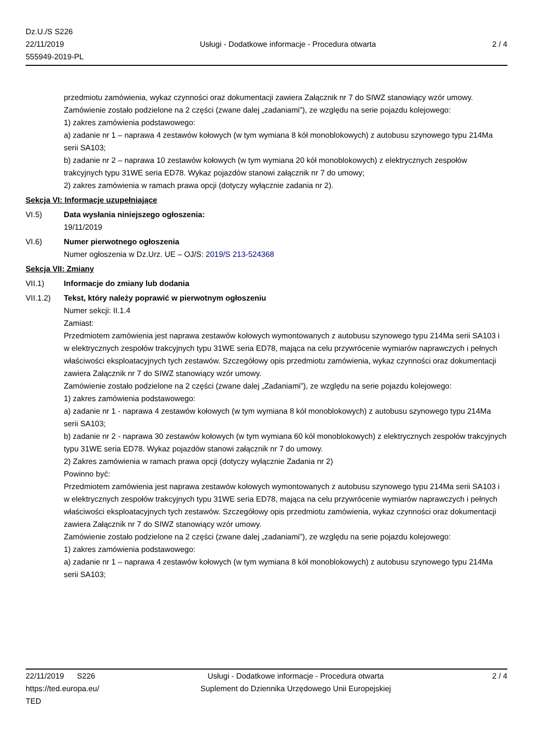Dz.U./S S226
22/11/2019
555949-2019-PL
Usługi - Dodatkowe informacje - Procedura otwarta
2 / 4
przedmiotu zamówienia, wykaz czynności oraz dokumentacji zawiera Załącznik nr 7 do SIWZ stanowiący wzór umowy.
Zamówienie zostało podzielone na 2 części (zwane dalej „zadaniami”), ze względu na serie pojazdu kolejowego:
1) zakres zamówienia podstawowego:
a) zadanie nr 1 – naprawa 4 zestawów kołowych (w tym wymiana 8 kół monoblokowych) z autobusu szynowego typu 214Ma serii SA103;
b) zadanie nr 2 – naprawa 10 zestawów kołowych (w tym wymiana 20 kół monoblokowych) z elektrycznych zespołów trakcyjnych typu 31WE seria ED78. Wykaz pojazdów stanowi załącznik nr 7 do umowy;
2) zakres zamówienia w ramach prawa opcji (dotyczy wyłącznie zadania nr 2).
Sekcja VI: Informacje uzupełniające
VI.5) Data wysłania niniejszego ogłoszenia:
19/11/2019
VI.6) Numer pierwotnego ogłoszenia
Numer ogłoszenia w Dz.Urz. UE – OJ/S: 2019/S 213-524368
Sekcja VII: Zmiany
VII.1) Informacje do zmiany lub dodania
VII.1.2) Tekst, który należy poprawić w pierwotnym ogłoszeniu
Numer sekcji: II.1.4
Zamiast:
Przedmiotem zamówienia jest naprawa zestawów kołowych wymontowanych z autobusu szynowego typu 214Ma serii SA103 i w elektrycznych zespołów trakcyjnych typu 31WE seria ED78, mająca na celu przywrócenie wymiarów naprawczych i pełnych właściwości eksploatacyjnych tych zestawów. Szczegółowy opis przedmiotu zamówienia, wykaz czynności oraz dokumentacji zawiera Załącznik nr 7 do SIWZ stanowiący wzór umowy.
Zamówienie zostało podzielone na 2 części (zwane dalej „Zadaniami”), ze względu na serie pojazdu kolejowego:
1) zakres zamówienia podstawowego:
a) zadanie nr 1 - naprawa 4 zestawów kołowych (w tym wymiana 8 kół monoblokowych) z autobusu szynowego typu 214Ma serii SA103;
b) zadanie nr 2 - naprawa 30 zestawów kołowych (w tym wymiana 60 kół monoblokowych) z elektrycznych zespołów trakcyjnych typu 31WE seria ED78. Wykaz pojazdów stanowi załącznik nr 7 do umowy.
2) Zakres zamówienia w ramach prawa opcji (dotyczy wyłącznie Zadania nr 2)
Powinno być:
Przedmiotem zamówienia jest naprawa zestawów kołowych wymontowanych z autobusu szynowego typu 214Ma serii SA103 i w elektrycznych zespołów trakcyjnych typu 31WE seria ED78, mająca na celu przywrócenie wymiarów naprawczych i pełnych właściwości eksploatacyjnych tych zestawów. Szczegółowy opis przedmiotu zamówienia, wykaz czynności oraz dokumentacji zawiera Załącznik nr 7 do SIWZ stanowiący wzór umowy.
Zamówienie zostało podzielone na 2 części (zwane dalej „zadaniami”), ze względu na serie pojazdu kolejowego:
1) zakres zamówienia podstawowego:
a) zadanie nr 1 – naprawa 4 zestawów kołowych (w tym wymiana 8 kół monoblokowych) z autobusu szynowego typu 214Ma serii SA103;
22/11/2019 S226
https://ted.europa.eu/
TED
Usługi - Dodatkowe informacje - Procedura otwarta
Suplement do Dziennika Urzędowego Unii Europejskiej
2 / 4